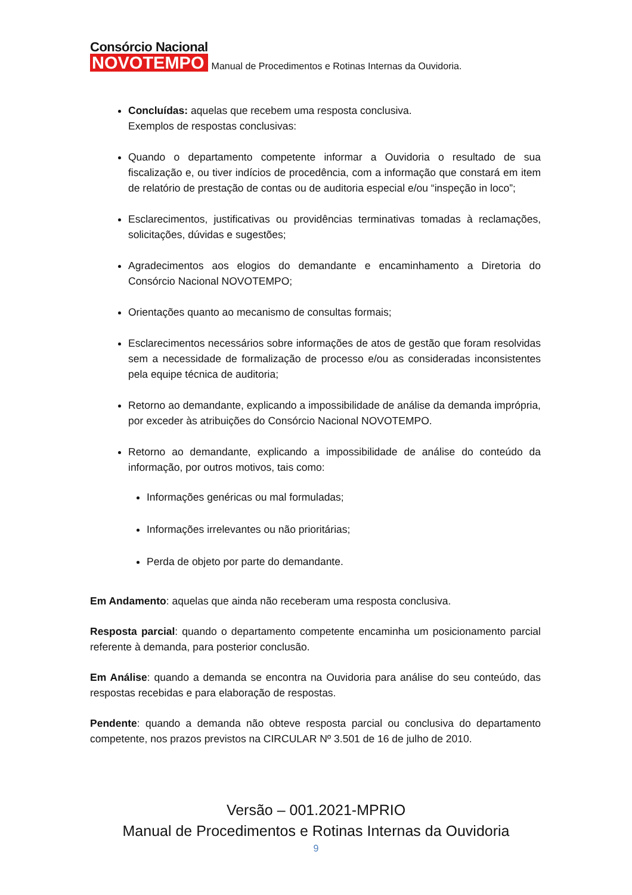Consórcio Nacional
NOVOTEMPO
Manual de Procedimentos e Rotinas Internas da Ouvidoria.
Concluídas: aquelas que recebem uma resposta conclusiva.
Exemplos de respostas conclusivas:
Quando o departamento competente informar a Ouvidoria o resultado de sua fiscalização e, ou tiver indícios de procedência, com a informação que constará em item de relatório de prestação de contas ou de auditoria especial e/ou “inspeção in loco”;
Esclarecimentos, justificativas ou providências terminativas tomadas à reclamações, solicitações, dúvidas e sugestões;
Agradecimentos aos elogios do demandante e encaminhamento a Diretoria do Consórcio Nacional NOVOTEMPO;
Orientações quanto ao mecanismo de consultas formais;
Esclarecimentos necessários sobre informações de atos de gestão que foram resolvidas sem a necessidade de formalização de processo e/ou as consideradas inconsistentes pela equipe técnica de auditoria;
Retorno ao demandante, explicando a impossibilidade de análise da demanda imprópria, por exceder às atribuições do Consórcio Nacional NOVOTEMPO.
Retorno ao demandante, explicando a impossibilidade de análise do conteúdo da informação, por outros motivos, tais como:
Informações genéricas ou mal formuladas;
Informações irrelevantes ou não prioritárias;
Perda de objeto por parte do demandante.
Em Andamento: aquelas que ainda não receberam uma resposta conclusiva.
Resposta parcial: quando o departamento competente encaminha um posicionamento parcial referente à demanda, para posterior conclusão.
Em Análise: quando a demanda se encontra na Ouvidoria para análise do seu conteúdo, das respostas recebidas e para elaboração de respostas.
Pendente: quando a demanda não obteve resposta parcial ou conclusiva do departamento competente, nos prazos previstos na CIRCULAR Nº 3.501 de 16 de julho de 2010.
Versão – 001.2021-MPRIO
Manual de Procedimentos e Rotinas Internas da Ouvidoria
9